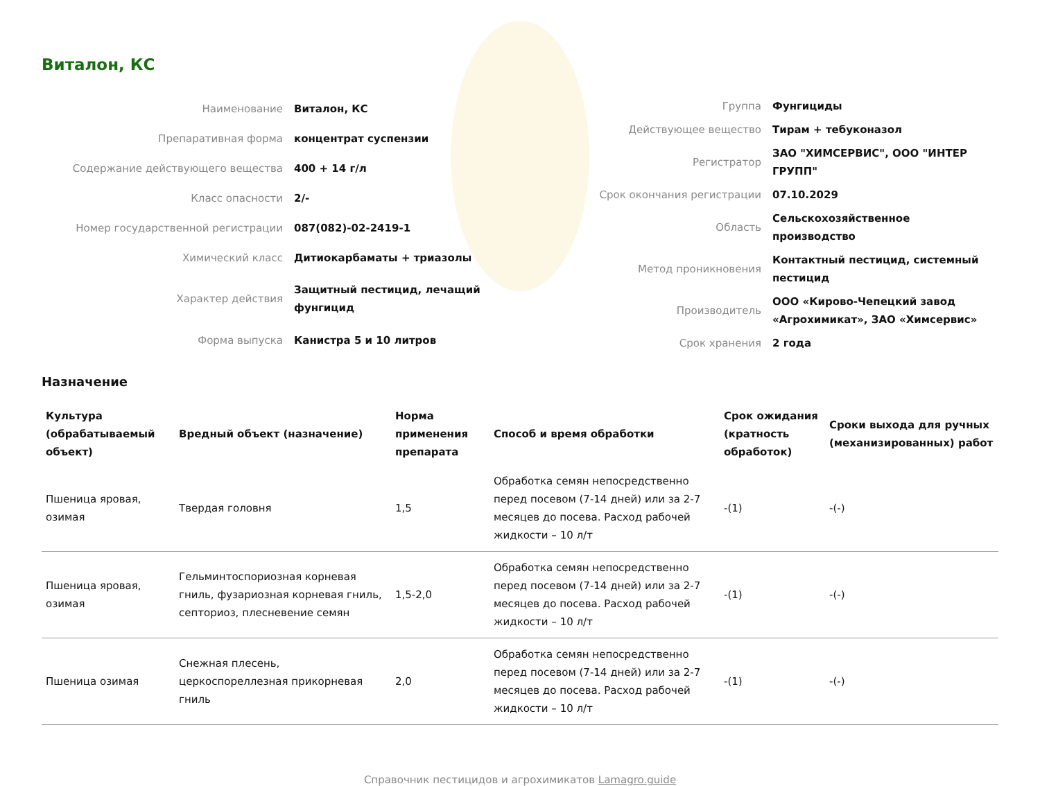Виталон, КС
| Наименование | Виталон, КС |
| Препаративная форма | концентрат суспензии |
| Содержание действующего вещества | 400 + 14 г/л |
| Класс опасности | 2/- |
| Номер государственной регистрации | 087(082)-02-2419-1 |
| Химический класс | Дитиокарбаматы + триазолы |
| Характер действия | Защитный пестицид, лечащий фунгицид |
| Форма выпуска | Канистра 5 и 10 литров |
| Группа | Фунгициды |
| Действующее вещество | Тирам + тебуконазол |
| Регистратор | ЗАО "ХИМСЕРВИС", ООО "ИНТЕР ГРУПП" |
| Срок окончания регистрации | 07.10.2029 |
| Область | Сельскохозяйственное производство |
| Метод проникновения | Контактный пестицид, системный пестицид |
| Производитель | ООО «Кирово-Чепецкий завод «Агрохимикат», ЗАО «Химсервис» |
| Срок хранения | 2 года |
Назначение
| Культура (обрабатываемый объект) | Вредный объект (назначение) | Норма применения препарата | Способ и время обработки | Срок ожидания (кратность обработок) | Сроки выхода для ручных (механизированных) работ |
| --- | --- | --- | --- | --- | --- |
| Пшеница яровая, озимая | Твердая головня | 1,5 | Обработка семян непосредственно перед посевом (7-14 дней) или за 2-7 месяцев до посева. Расход рабочей жидкости – 10 л/т | -(1) | -(-) |
| Пшеница яровая, озимая | Гельминтоспориозная корневая гниль, фузариозная корневая гниль, септориоз, плесневение семян | 1,5-2,0 | Обработка семян непосредственно перед посевом (7-14 дней) или за 2-7 месяцев до посева. Расход рабочей жидкости – 10 л/т | -(1) | -(-) |
| Пшеница озимая | Снежная плесень, церкоспореллезная прикорневая гниль | 2,0 | Обработка семян непосредственно перед посевом (7-14 дней) или за 2-7 месяцев до посева. Расход рабочей жидкости – 10 л/т | -(1) | -(-) |
Справочник пестицидов и агрохимикатов Lamagro.guide